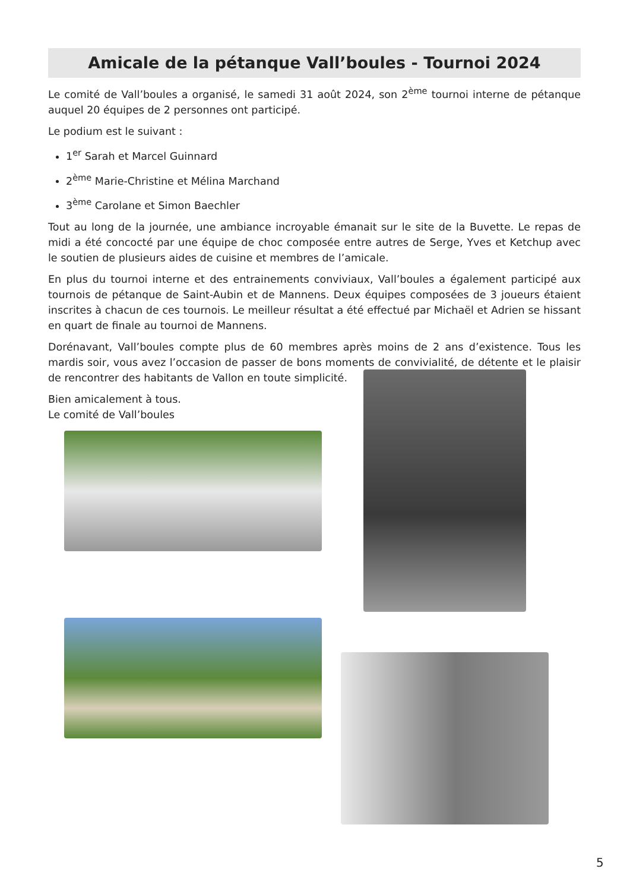Amicale de la pétanque Vall’boules - Tournoi 2024
Le comité de Vall’boules a organisé, le samedi 31 août 2024, son 2<sup>ème</sup> tournoi interne de pétanque auquel 20 équipes de 2 personnes ont participé.
Le podium est le suivant :
1<sup>er</sup> Sarah et Marcel Guinnard
2<sup>ème</sup> Marie-Christine et Mélina Marchand
3<sup>ème</sup> Carolane et Simon Baechler
Tout au long de la journée, une ambiance incroyable émanait sur le site de la Buvette. Le repas de midi a été concocté par une équipe de choc composée entre autres de Serge, Yves et Ketchup avec le soutien de plusieurs aides de cuisine et membres de l’amicale.
En plus du tournoi interne et des entrainements conviviaux, Vall’boules a également participé aux tournois de pétanque de Saint-Aubin et de Mannens. Deux équipes composées de 3 joueurs étaient inscrites à chacun de ces tournois. Le meilleur résultat a été effectué par Michaël et Adrien se hissant en quart de finale au tournoi de Mannens.
Dorénavant, Vall’boules compte plus de 60 membres après moins de 2 ans d’existence. Tous les mardis soir, vous avez l’occasion de passer de bons moments de convivialité, de détente et le plaisir de rencontrer des habitants de Vallon en toute simplicité.
Bien amicalement à tous.
Le comité de Vall’boules
5